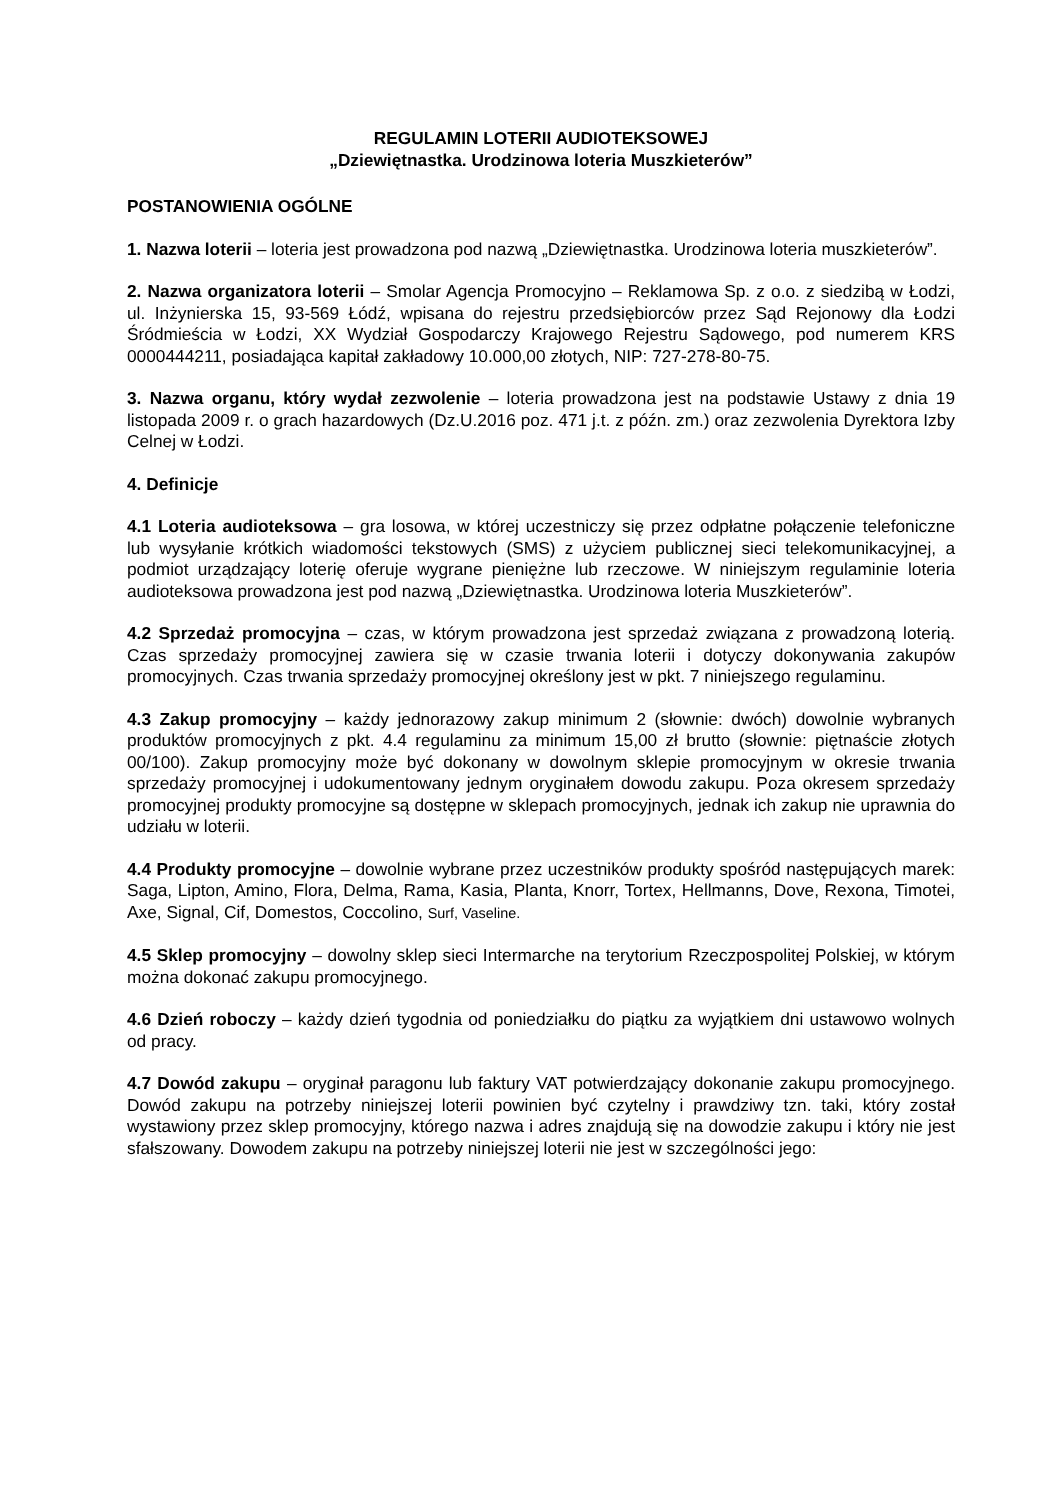REGULAMIN LOTERII AUDIOTEKSOWEJ
„Dziewiętnastka. Urodzinowa loteria Muszkieterów”
POSTANOWIENIA OGÓLNE
1. Nazwa loterii – loteria jest prowadzona pod nazwą „Dziewiętnastka. Urodzinowa loteria muszkieterów”.
2. Nazwa organizatora loterii – Smolar Agencja Promocyjno – Reklamowa Sp. z o.o. z siedzibą w Łodzi, ul. Inżynierska 15, 93-569 Łódź, wpisana do rejestru przedsiębiorców przez Sąd Rejonowy dla Łodzi Śródmieścia w Łodzi, XX Wydział Gospodarczy Krajowego Rejestru Sądowego, pod numerem KRS 0000444211, posiadająca kapitał zakładowy 10.000,00 złotych, NIP: 727-278-80-75.
3. Nazwa organu, który wydał zezwolenie – loteria prowadzona jest na podstawie Ustawy z dnia 19 listopada 2009 r. o grach hazardowych (Dz.U.2016 poz. 471 j.t. z późn. zm.) oraz zezwolenia Dyrektora Izby Celnej w Łodzi.
4. Definicje
4.1 Loteria audioteksowa – gra losowa, w której uczestniczy się przez odpłatne połączenie telefoniczne lub wysyłanie krótkich wiadomości tekstowych (SMS) z użyciem publicznej sieci telekomunikacyjnej, a podmiot urządzający loterię oferuje wygrane pieniężne lub rzeczowe. W niniejszym regulaminie loteria audioteksowa prowadzona jest pod nazwą „Dziewiętnastka. Urodzinowa loteria Muszkieterów”.
4.2 Sprzedaż promocyjna – czas, w którym prowadzona jest sprzedaż związana z prowadzoną loterią. Czas sprzedaży promocyjnej zawiera się w czasie trwania loterii i dotyczy dokonywania zakupów promocyjnych. Czas trwania sprzedaży promocyjnej określony jest w pkt. 7 niniejszego regulaminu.
4.3 Zakup promocyjny – każdy jednorazowy zakup minimum 2 (słownie: dwóch) dowolnie wybranych produktów promocyjnych z pkt. 4.4 regulaminu za minimum 15,00 zł brutto (słownie: piętnaście złotych 00/100). Zakup promocyjny może być dokonany w dowolnym sklepie promocyjnym w okresie trwania sprzedaży promocyjnej i udokumentowany jednym oryginałem dowodu zakupu. Poza okresem sprzedaży promocyjnej produkty promocyjne są dostępne w sklepach promocyjnych, jednak ich zakup nie uprawnia do udziału w loterii.
4.4 Produkty promocyjne – dowolnie wybrane przez uczestników produkty spośród następujących marek: Saga, Lipton, Amino, Flora, Delma, Rama, Kasia, Planta, Knorr, Tortex, Hellmanns, Dove, Rexona, Timotei, Axe, Signal, Cif, Domestos, Coccolino, Surf, Vaseline.
4.5 Sklep promocyjny – dowolny sklep sieci Intermarche na terytorium Rzeczpospolitej Polskiej, w którym można dokonać zakupu promocyjnego.
4.6 Dzień roboczy – każdy dzień tygodnia od poniedziałku do piątku za wyjątkiem dni ustawowo wolnych od pracy.
4.7 Dowód zakupu – oryginał paragonu lub faktury VAT potwierdzający dokonanie zakupu promocyjnego. Dowód zakupu na potrzeby niniejszej loterii powinien być czytelny i prawdziwy tzn. taki, który został wystawiony przez sklep promocyjny, którego nazwa i adres znajdują się na dowodzie zakupu i który nie jest sfałszowany. Dowodem zakupu na potrzeby niniejszej loterii nie jest w szczególności jego: